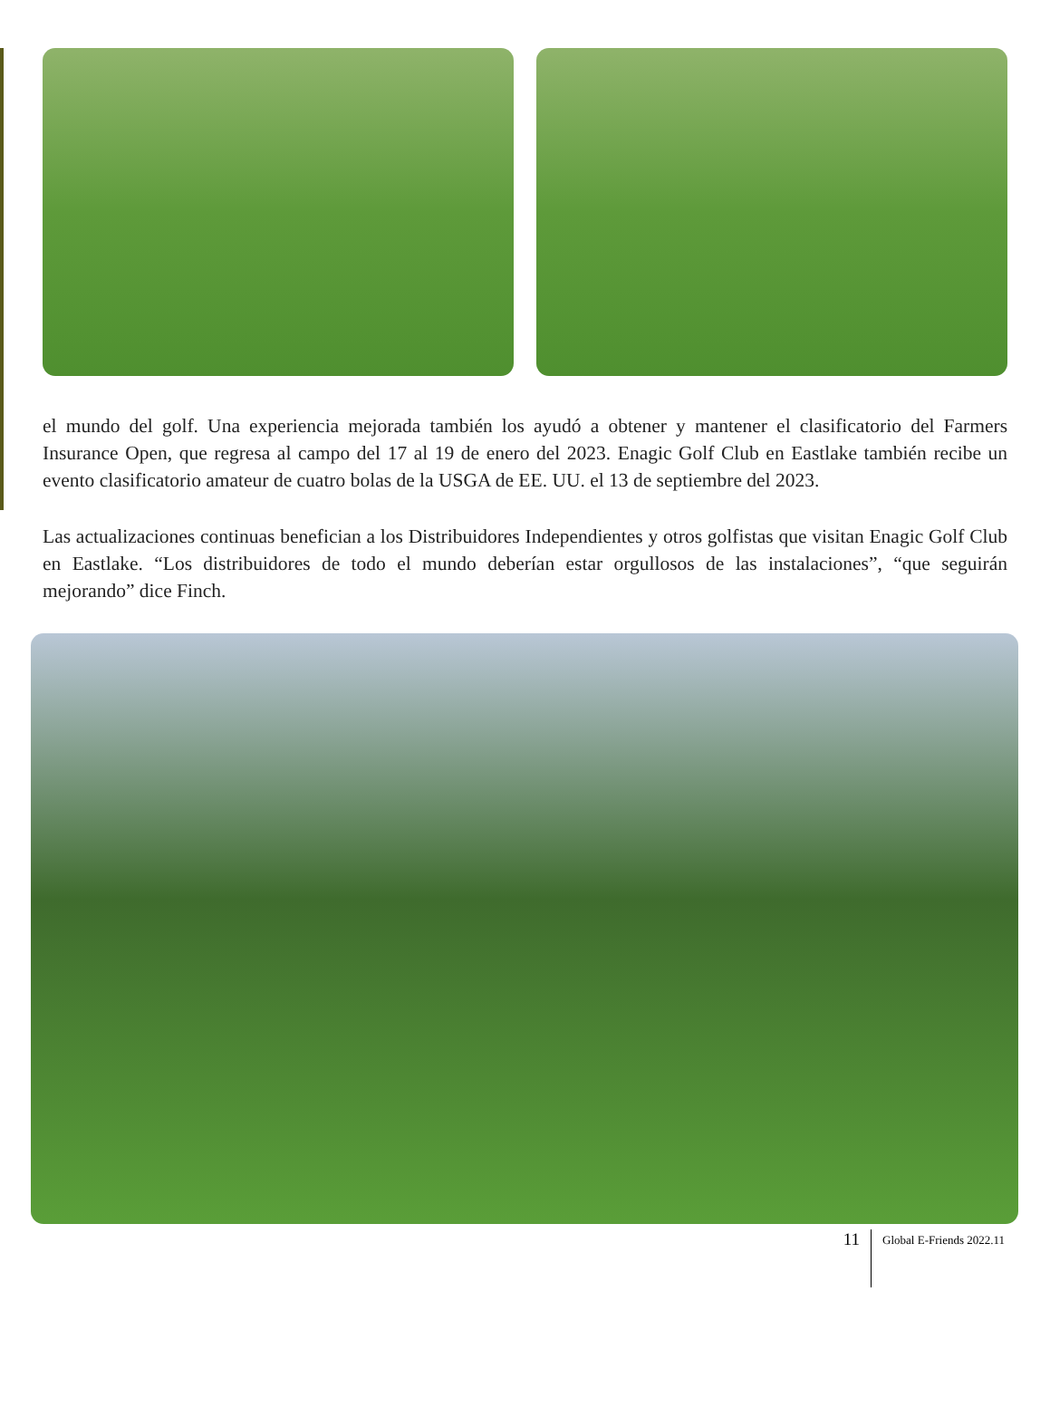el mundo del golf. Una experiencia mejorada también los ayudó a obtener y mantener el clasificatorio del Farmers Insurance Open, que regresa al campo del 17 al 19 de enero del 2023. Enagic Golf Club en Eastlake también recibe un evento clasificatorio amateur de cuatro bolas de la USGA de EE. UU. el 13 de septiembre del 2023.
Las actualizaciones continuas benefician a los Distribuidores Independientes y otros golfistas que visitan Enagic Golf Club en Eastlake. “Los distribuidores de todo el mundo deberían estar orgullosos de las instalaciones”, “que seguirán mejorando” dice Finch.
11 Global E-Friends 2022.11